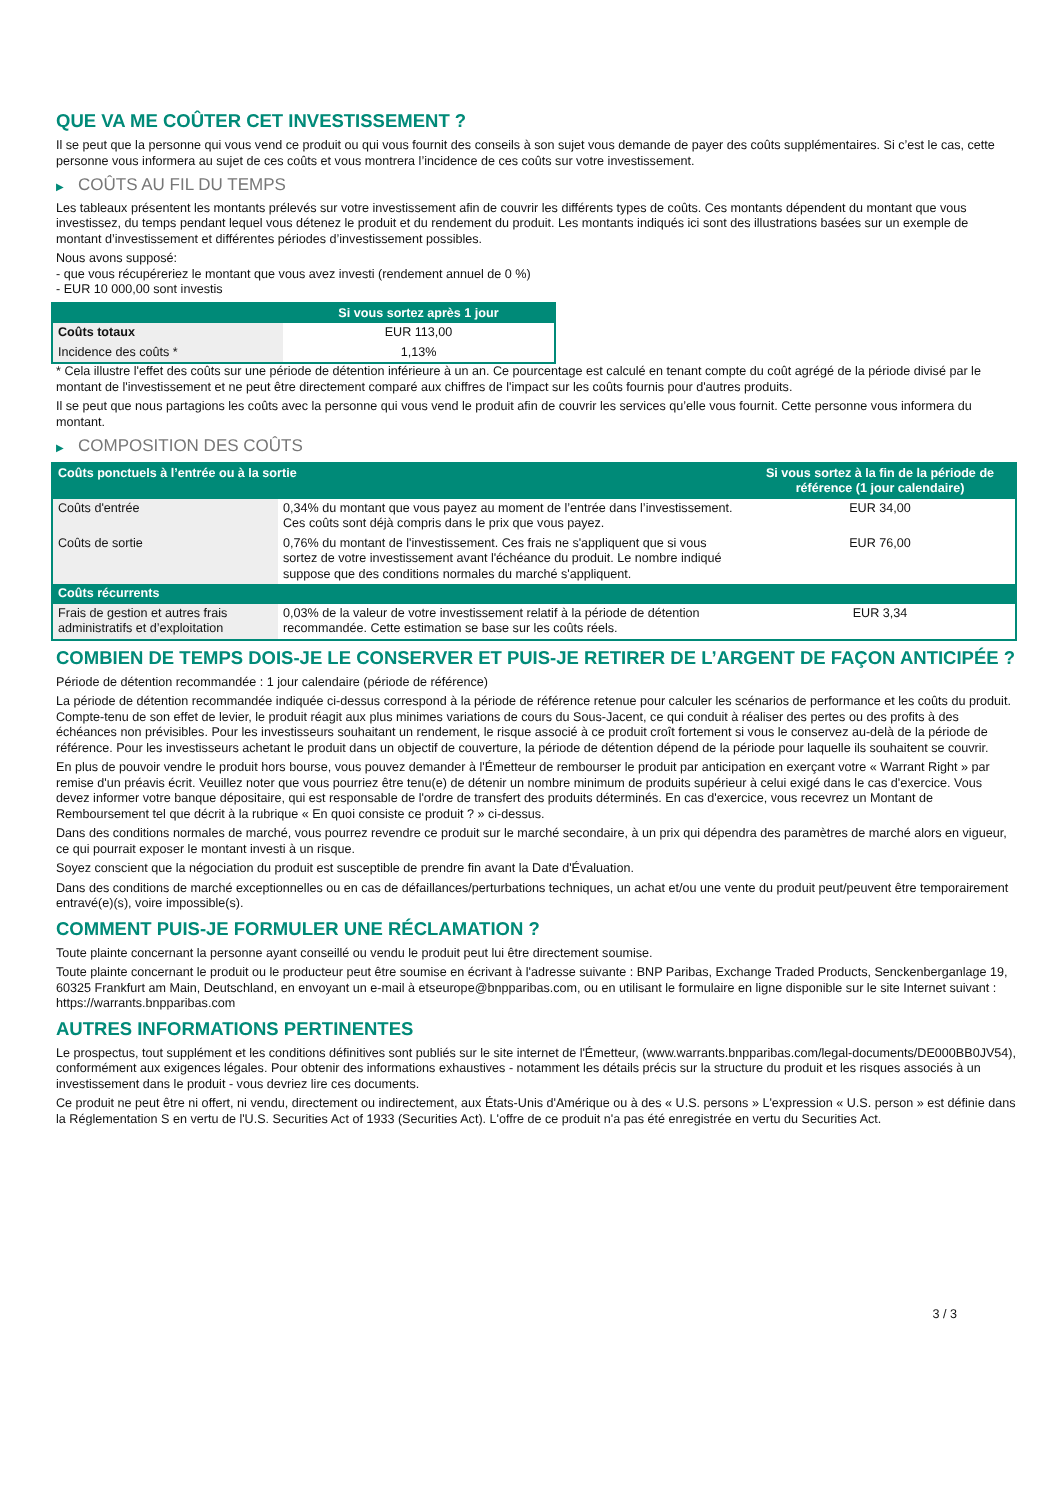QUE VA ME COÛTER CET INVESTISSEMENT ?
Il se peut que la personne qui vous vend ce produit ou qui vous fournit des conseils à son sujet vous demande de payer des coûts supplémentaires. Si c’est le cas, cette personne vous informera au sujet de ces coûts et vous montrera l’incidence de ces coûts sur votre investissement.
▶ COÛTS AU FIL DU TEMPS
Les tableaux présentent les montants prélevés sur votre investissement afin de couvrir les différents types de coûts. Ces montants dépendent du montant que vous investissez, du temps pendant lequel vous détenez le produit et du rendement du produit. Les montants indiqués ici sont des illustrations basées sur un exemple de montant d’investissement et différentes périodes d’investissement possibles.
Nous avons supposé:
- que vous récupéreriez le montant que vous avez investi (rendement annuel de 0 %)
- EUR 10 000,00 sont investis
| | Si vous sortez après 1 jour |
| --- | --- |
| Coûts totaux | EUR 113,00 |
| Incidence des coûts * | 1,13% |
* Cela illustre l'effet des coûts sur une période de détention inférieure à un an. Ce pourcentage est calculé en tenant compte du coût agrégé de la période divisé par le montant de l'investissement et ne peut être directement comparé aux chiffres de l'impact sur les coûts fournis pour d'autres produits.
Il se peut que nous partagions les coûts avec la personne qui vous vend le produit afin de couvrir les services qu’elle vous fournit. Cette personne vous informera du montant.
▶ COMPOSITION DES COÛTS
| Coûts ponctuels à l’entrée ou à la sortie | | Si vous sortez à la fin de la période de référence (1 jour calendaire) |
| --- | --- | --- |
| Coûts d'entrée | 0,34% du montant que vous payez au moment de l’entrée dans l’investissement. Ces coûts sont déjà compris dans le prix que vous payez. | EUR 34,00 |
| Coûts de sortie | 0,76% du montant de l'investissement. Ces frais ne s'appliquent que si vous sortez de votre investissement avant l'échéance du produit. Le nombre indiqué suppose que des conditions normales du marché s'appliquent. | EUR 76,00 |
| Coûts récurrents | | |
| Frais de gestion et autres frais administratifs et d’exploitation | 0,03% de la valeur de votre investissement relatif à la période de détention recommandée. Cette estimation se base sur les coûts réels. | EUR 3,34 |
COMBIEN DE TEMPS DOIS-JE LE CONSERVER ET PUIS-JE RETIRER DE L’ARGENT DE FAÇON ANTICIPÉE ?
Période de détention recommandée : 1 jour calendaire (période de référence)
La période de détention recommandée indiquée ci-dessus correspond à la période de référence retenue pour calculer les scénarios de performance et les coûts du produit. Compte-tenu de son effet de levier, le produit réagit aux plus minimes variations de cours du Sous-Jacent, ce qui conduit à réaliser des pertes ou des profits à des échéances non prévisibles. Pour les investisseurs souhaitant un rendement, le risque associé à ce produit croît fortement si vous le conservez au-delà de la période de référence. Pour les investisseurs achetant le produit dans un objectif de couverture, la période de détention dépend de la période pour laquelle ils souhaitent se couvrir.
En plus de pouvoir vendre le produit hors bourse, vous pouvez demander à l'Émetteur de rembourser le produit par anticipation en exerçant votre « Warrant Right » par remise d'un préavis écrit. Veuillez noter que vous pourriez être tenu(e) de détenir un nombre minimum de produits supérieur à celui exigé dans le cas d'exercice. Vous devez informer votre banque dépositaire, qui est responsable de l'ordre de transfert des produits déterminés. En cas d'exercice, vous recevrez un Montant de Remboursement tel que décrit à la rubrique « En quoi consiste ce produit ? » ci-dessus.
Dans des conditions normales de marché, vous pourrez revendre ce produit sur le marché secondaire, à un prix qui dépendra des paramètres de marché alors en vigueur, ce qui pourrait exposer le montant investi à un risque.
Soyez conscient que la négociation du produit est susceptible de prendre fin avant la Date d'Évaluation.
Dans des conditions de marché exceptionnelles ou en cas de défaillances/perturbations techniques, un achat et/ou une vente du produit peut/peuvent être temporairement entravé(e)(s), voire impossible(s).
COMMENT PUIS-JE FORMULER UNE RÉCLAMATION ?
Toute plainte concernant la personne ayant conseillé ou vendu le produit peut lui être directement soumise.
Toute plainte concernant le produit ou le producteur peut être soumise en écrivant à l'adresse suivante : BNP Paribas, Exchange Traded Products, Senckenberganlage 19, 60325 Frankfurt am Main, Deutschland, en envoyant un e-mail à etseurope@bnpparibas.com, ou en utilisant le formulaire en ligne disponible sur le site Internet suivant : https://warrants.bnpparibas.com
AUTRES INFORMATIONS PERTINENTES
Le prospectus, tout supplément et les conditions définitives sont publiés sur le site internet de l'Émetteur, (www.warrants.bnpparibas.com/legal-documents/DE000BB0JV54), conformément aux exigences légales. Pour obtenir des informations exhaustives - notamment les détails précis sur la structure du produit et les risques associés à un investissement dans le produit - vous devriez lire ces documents.
Ce produit ne peut être ni offert, ni vendu, directement ou indirectement, aux États-Unis d'Amérique ou à des « U.S. persons » L'expression « U.S. person » est définie dans la Réglementation S en vertu de l'U.S. Securities Act of 1933 (Securities Act). L'offre de ce produit n'a pas été enregistrée en vertu du Securities Act.
3 / 3